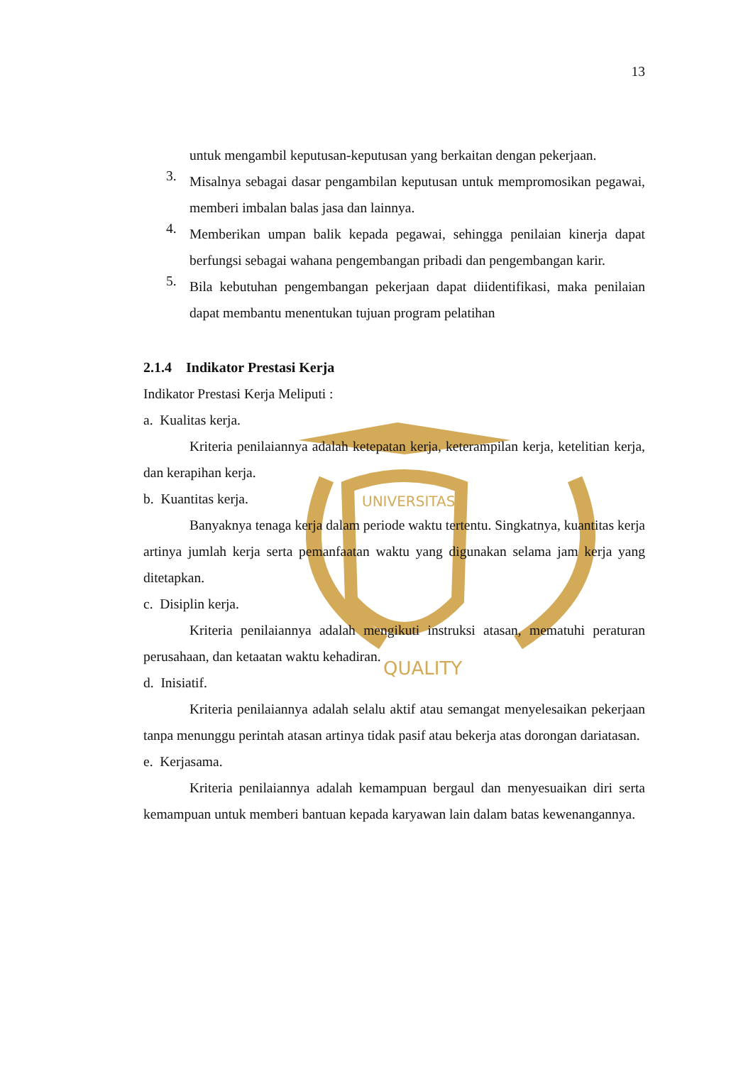UNIVERSITAS
QUALITY
13
untuk mengambil keputusan-keputusan yang berkaitan dengan pekerjaan.
3.
Misalnya sebagai dasar pengambilan keputusan untuk mempromosikan pegawai, memberi imbalan balas jasa dan lainnya.
4.
Memberikan umpan balik kepada pegawai, sehingga penilaian kinerja dapat berfungsi sebagai wahana pengembangan pribadi dan pengembangan karir.
5.
Bila kebutuhan pengembangan pekerjaan dapat diidentifikasi, maka penilaian dapat membantu menentukan tujuan program pelatihan
2.1.4 Indikator Prestasi Kerja
Indikator Prestasi Kerja Meliputi :
a. Kualitas kerja.
Kriteria penilaiannya adalah ketepatan kerja, keterampilan kerja, ketelitian kerja, dan kerapihan kerja.
b. Kuantitas kerja.
Banyaknya tenaga kerja dalam periode waktu tertentu. Singkatnya, kuantitas kerja artinya jumlah kerja serta pemanfaatan waktu yang digunakan selama jam kerja yang ditetapkan.
c. Disiplin kerja.
Kriteria penilaiannya adalah mengikuti instruksi atasan, mematuhi peraturan perusahaan, dan ketaatan waktu kehadiran.
d. Inisiatif.
Kriteria penilaiannya adalah selalu aktif atau semangat menyelesaikan pekerjaan tanpa menunggu perintah atasan artinya tidak pasif atau bekerja atas dorongan dariatasan.
e. Kerjasama.
Kriteria penilaiannya adalah kemampuan bergaul dan menyesuaikan diri serta kemampuan untuk memberi bantuan kepada karyawan lain dalam batas kewenangannya.